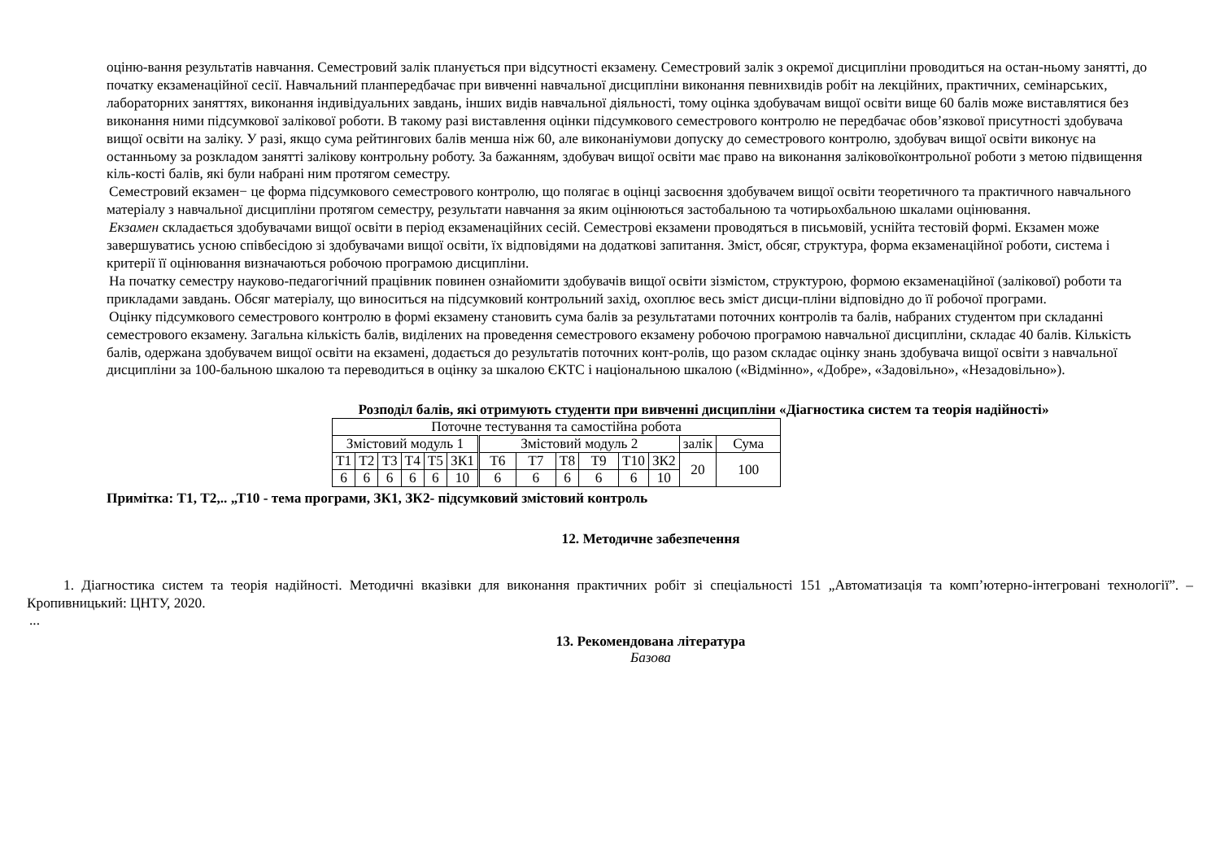оціню-вання результатів навчання. Семестровий залік планується при відсутності екзамену. Семестровий залік з окремої дисципліни проводиться на остан-ньому занятті, до початку екзаменаційної сесії. Навчальний планпередбачає при вивченні навчальної дисципліни виконання певнихвидів робіт на лекційних, практичних, семінарських, лабораторних заняттях, виконання індивідуальних завдань, інших видів навчальної діяльності, тому оцінка здобувачам вищої освіти вище 60 балів може виставлятися без виконання ними підсумкової залікової роботи. В такому разі виставлення оцінки підсумкового семестрового контролю не передбачає обов’язкової присутності здобувача вищої освіти на заліку. У разі, якщо сума рейтингових балів менша ніж 60, але виконаніумови допуску до семестрового контролю, здобувач вищої освіти виконує на останньому за розкладом занятті залікову контрольну роботу. За бажанням, здобувач вищої освіти має право на виконання заліковоїконтрольної роботи з метою підвищення кіль-кості балів, які були набрані ним протягом семестру.
Семестровий екзамен− це форма підсумкового семестрового контролю, що полягає в оцінці засвоєння здобувачем вищої освіти теоретичного та практичного навчального матеріалу з навчальної дисципліни протягом семестру, результати навчання за яким оцінюються застобальною та чотирьохбальною шкалами оцінювання.
Екзамен складається здобувачами вищої освіти в період екзаменаційних сесій. Семестрові екзамени проводяться в письмовій, уснійта тестовій формі. Екзамен може завершуватись усною співбесідою зі здобувачами вищої освіти, їх відповідями на додаткові запитання. Зміст, обсяг, структура, форма екзаменаційної роботи, система і критерії її оцінювання визначаються робочою програмою дисципліни.
На початку семестру науково-педагогічний працівник повинен ознайомити здобувачів вищої освіти зізмістом, структурою, формою екзаменаційної (залікової) роботи та прикладами завдань. Обсяг матеріалу, що виноситься на підсумковий контрольний захід, охоплює весь зміст дисци-пліни відповідно до її робочої програми.
Оцінку підсумкового семестрового контролю в формі екзамену становить сума балів за результатами поточних контролів та балів, набраних студентом при складанні семестрового екзамену. Загальна кількість балів, виділених на проведення семестрового екзамену робочою програмою навчальної дисципліни, складає 40 балів. Кількість балів, одержана здобувачем вищої освіти на екзамені, додається до результатів поточних конт-ролів, що разом складає оцінку знань здобувача вищої освіти з навчальної дисципліни за 100-бальною шкалою та переводиться в оцінку за шкалою ЄКТС і національною шкалою («Відмінно», «Добре», «Задовільно», «Незадовільно»).
Розподіл балів, які отримують студенти при вивченні дисципліни «Діагностика систем та теорія надійності»
| Поточне тестування та самостійна робота | | | | | | | | | | | | | |
| Змістовий модуль 1 | | | | | | Змістовий модуль 2 | | | | | | залік | Сума |
| Т1 | Т2 | Т3 | Т4 | Т5 | ЗК1 | Т6 | Т7 | Т8 | Т9 | Т10 | ЗК2 | 20 | 100 |
| 6 | 6 | 6 | 6 | 6 | 10 | 6 | 6 | 6 | 6 | 6 | 10 | | |
Примітка: Т1, Т2,.. „Т10 - тема програми, ЗК1, ЗК2- підсумковий змістовий контроль
12. Методичне забезпечення
1. Діагностика систем та теорія надійності. Методичні вказівки для виконання практичних робіт зі спеціальності 151 „Автоматизація та комп’ютерно-інтегровані технології”. – Кропивницький: ЦНТУ, 2020.
...
13. Рекомендована література
Базова